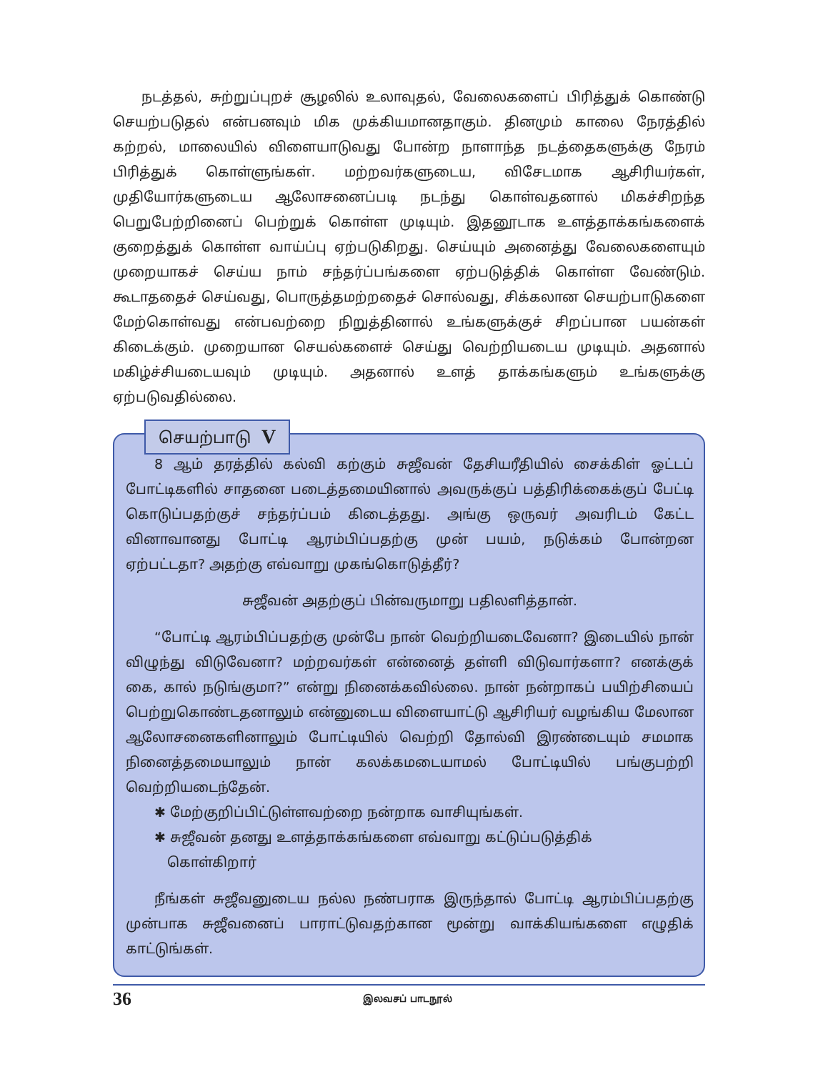நடத்தல், சுற்றுப்புறச் சூழலில் உலாவுதல், வேலைகளைப் பிரித்துக் கொண்டு செயற்படுதல் என்பனவும் மிக முக்கியமானதாகும். தினமும் காலை நேரத்தில் கற்றல், மாலையில் விளையாடுவது போன்ற நாளாந்த நடத்தைகளுக்கு நேரம் பிரித்துக் கொள்ளுங்கள். மற்றவர்களுடைய, விசேடமாக ஆசிரியர்கள், முதியோர்களுடைய ஆலோசனைப்படி நடந்து கொள்வதனால் மிகச்சிறந்த பெறுபேற்றினைப் பெற்றுக் கொள்ள முடியும். இதனூடாக உளத்தாக்கங்களைக் குறைத்துக் கொள்ள வாய்ப்பு ஏற்படுகிறது. செய்யும் அனைத்து வேலைகளையும் முறையாகச் செய்ய நாம் சந்தர்ப்பங்களை ஏற்படுத்திக் கொள்ள வேண்டும். கூடாததைச் செய்வது, பொருத்தமற்றதைச் சொல்வது, சிக்கலான செயற்பாடுகளை மேற்கொள்வது என்பவற்றை நிறுத்தினால் உங்களுக்குச் சிறப்பான பயன்கள் கிடைக்கும். முறையான செயல்களைச் செய்து வெற்றியடைய முடியும். அதனால் மகிழ்ச்சியடையவும் முடியும். அதனால் உளத் தாக்கங்களும் உங்களுக்கு ஏற்படுவதில்லை.
செயற்பாடு V
8 ஆம் தரத்தில் கல்வி கற்கும் சுஜீவன் தேசியரீதியில் சைக்கிள் ஓட்டப் போட்டிகளில் சாதனை படைத்தமையினால் அவருக்குப் பத்திரிக்கைக்குப் பேட்டி கொடுப்பதற்குச் சந்தர்ப்பம் கிடைத்தது. அங்கு ஒருவர் அவரிடம் கேட்ட வினாவானது போட்டி ஆரம்பிப்பதற்கு முன் பயம், நடுக்கம் போன்றன ஏற்பட்டதா? அதற்கு எவ்வாறு முகங்கொடுத்தீர்?
சுஜீவன் அதற்குப் பின்வருமாறு பதிலளித்தான்.
“போட்டி ஆரம்பிப்பதற்கு முன்பே நான் வெற்றியடைவேனா? இடையில் நான் விழுந்து விடுவேனா? மற்றவர்கள் என்னைத் தள்ளி விடுவார்களா? எனக்குக் கை, கால் நடுங்குமா?” என்று நினைக்கவில்லை. நான் நன்றாகப் பயிற்சியைப் பெற்றுகொண்டதனாலும் என்னுடைய விளையாட்டு ஆசிரியர் வழங்கிய மேலான ஆலோசனைகளினாலும் போட்டியில் வெற்றி தோல்வி இரண்டையும் சமமாக நினைத்தமையாலும் நான் கலக்கமடையாமல் போட்டியில் பங்குபற்றி வெற்றியடைந்தேன்.
✱ மேற்குறிப்பிட்டுள்ளவற்றை நன்றாக வாசியுங்கள்.
✱ சுஜீவன் தனது உளத்தாக்கங்களை எவ்வாறு கட்டுப்படுத்திக்
கொள்கிறார்
நீங்கள் சுஜீவனுடைய நல்ல நண்பராக இருந்தால் போட்டி ஆரம்பிப்பதற்கு முன்பாக சுஜீவனைப் பாராட்டுவதற்கான மூன்று வாக்கியங்களை எழுதிக் காட்டுங்கள்.
36 இலவசப் பாடநூல்